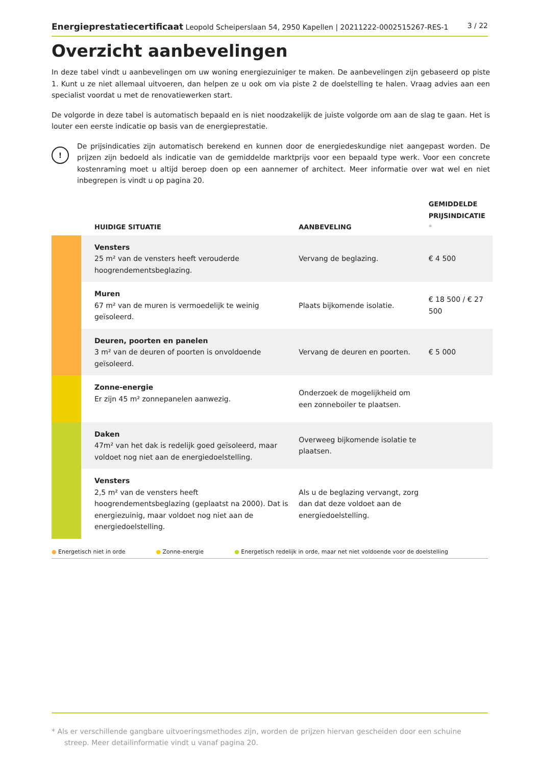Energieprestatiecertificaat Leopold Scheiperslaan 54, 2950 Kapellen | 20211222-0002515267-RES-1 3 / 22
Overzicht aanbevelingen
In deze tabel vindt u aanbevelingen om uw woning energiezuiniger te maken. De aanbevelingen zijn gebaseerd op piste 1. Kunt u ze niet allemaal uitvoeren, dan helpen ze u ook om via piste 2 de doelstelling te halen. Vraag advies aan een specialist voordat u met de renovatiewerken start.
De volgorde in deze tabel is automatisch bepaald en is niet noodzakelijk de juiste volgorde om aan de slag te gaan. Het is louter een eerste indicatie op basis van de energieprestatie.
!
De prijsindicaties zijn automatisch berekend en kunnen door de energiedeskundige niet aangepast worden. De prijzen zijn bedoeld als indicatie van de gemiddelde marktprijs voor een bepaald type werk. Voor een concrete kostenraming moet u altijd beroep doen op een aannemer of architect. Meer informatie over wat wel en niet inbegrepen is vindt u op pagina 20.
| | HUIDIGE SITUATIE | AANBEVELING | GEMIDDELDE PRIJSINDICATIE * |
| --- | --- | --- | --- |
| | Vensters 25 m² van de vensters heeft verouderde hoogrendementsbeglazing. | Vervang de beglazing. | € 4 500 |
| | Muren 67 m² van de muren is vermoedelijk te weinig geïsoleerd. | Plaats bijkomende isolatie. | € 18 500 / € 27 500 |
| | Deuren, poorten en panelen 3 m² van de deuren of poorten is onvoldoende geïsoleerd. | Vervang de deuren en poorten. | € 5 000 |
| | Zonne-energie Er zijn 45 m² zonnepanelen aanwezig. | Onderzoek de mogelijkheid om een zonneboiler te plaatsen. | |
| | Daken 47m² van het dak is redelijk goed geïsoleerd, maar voldoet nog niet aan de energiedoelstelling. | Overweeg bijkomende isolatie te plaatsen. | |
| | Vensters 2,5 m² van de vensters heeft hoogrendementsbeglazing (geplaatst na 2000). Dat is energiezuinig, maar voldoet nog niet aan de energiedoelstelling. | Als u de beglazing vervangt, zorg dan dat deze voldoet aan de energiedoelstelling. | |
● Energetisch niet in orde ● Zonne-energie ● Energetisch redelijk in orde, maar net niet voldoende voor de doelstelling
* Als er verschillende gangbare uitvoeringsmethodes zijn, worden de prijzen hiervan gescheiden door een schuine streep. Meer detailinformatie vindt u vanaf pagina 20.